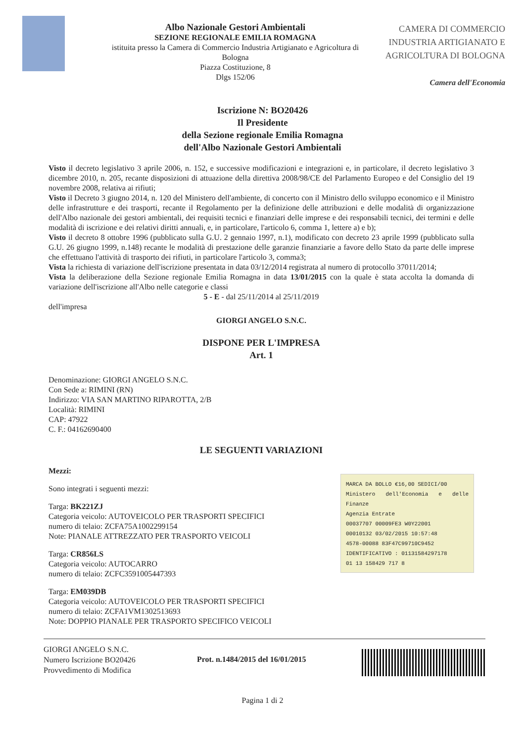Albo Nazionale Gestori Ambientali
SEZIONE REGIONALE EMILIA ROMAGNA
istituita presso la Camera di Commercio Industria Artigianato e Agricoltura di Bologna
Piazza Costituzione, 8
Dlgs 152/06
CAMERA DI COMMERCIO
INDUSTRIA ARTIGIANATO E
AGRICOLTURA DI BOLOGNA
Camera dell'Economia
Iscrizione N: BO20426
Il Presidente
della Sezione regionale Emilia Romagna
dell'Albo Nazionale Gestori Ambientali
Visto il decreto legislativo 3 aprile 2006, n. 152, e successive modificazioni e integrazioni e, in particolare, il decreto legislativo 3 dicembre 2010, n. 205, recante disposizioni di attuazione della direttiva 2008/98/CE del Parlamento Europeo e del Consiglio del 19 novembre 2008, relativa ai rifiuti;
Visto il Decreto 3 giugno 2014, n. 120 del Ministero dell'ambiente, di concerto con il Ministro dello sviluppo economico e il Ministro delle infrastrutture e dei trasporti, recante il Regolamento per la definizione delle attribuzioni e delle modalità di organizzazione dell'Albo nazionale dei gestori ambientali, dei requisiti tecnici e finanziari delle imprese e dei responsabili tecnici, dei termini e delle modalità di iscrizione e dei relativi diritti annuali, e, in particolare, l'articolo 6, comma 1, lettere a) e b);
Visto il decreto 8 ottobre 1996 (pubblicato sulla G.U. 2 gennaio 1997, n.1), modificato con decreto 23 aprile 1999 (pubblicato sulla G.U. 26 giugno 1999, n.148) recante le modalità di prestazione delle garanzie finanziarie a favore dello Stato da parte delle imprese che effettuano l'attività di trasporto dei rifiuti, in particolare l'articolo 3, comma3;
Vista la richiesta di variazione dell'iscrizione presentata in data 03/12/2014 registrata al numero di protocollo 37011/2014;
Vista la deliberazione della Sezione regionale Emilia Romagna in data 13/01/2015 con la quale è stata accolta la domanda di variazione dell'iscrizione all'Albo nelle categorie e classi
5 - E - dal 25/11/2014 al 25/11/2019
dell'impresa
GIORGI ANGELO S.N.C.
DISPONE PER L'IMPRESA
Art. 1
Denominazione: GIORGI ANGELO S.N.C.
Con Sede a: RIMINI (RN)
Indirizzo: VIA SAN MARTINO RIPAROTTA, 2/B
Località: RIMINI
CAP: 47922
C. F.: 04162690400
LE SEGUENTI VARIAZIONI
Mezzi:
MARCA DA BOLLO €16,00 SEDICI/00
Ministero dell'Economia e delle Finanze
Agenzia Entrate
00037707 00009FE3 W0Y22001
00010132 03/02/2015 10:57:48
4578-00088 83F47C99710C9452
IDENTIFICATIVO : 01131584297178
01 13 158429 717 8
Sono integrati i seguenti mezzi:
Targa: BK221ZJ
Categoria veicolo: AUTOVEICOLO PER TRASPORTI SPECIFICI
numero di telaio: ZCFA75A1002299154
Note: PIANALE ATTREZZATO PER TRASPORTO VEICOLI
Targa: CR856LS
Categoria veicolo: AUTOCARRO
numero di telaio: ZCFC3591005447393
Targa: EM039DB
Categoria veicolo: AUTOVEICOLO PER TRASPORTI SPECIFICI
numero di telaio: ZCFA1VM1302513693
Note: DOPPIO PIANALE PER TRASPORTO SPECIFICO VEICOLI
GIORGI ANGELO S.N.C.
Numero Iscrizione BO20426
Provvedimento di Modifica
Prot. n.1484/2015 del 16/01/2015
Pagina 1 di 2